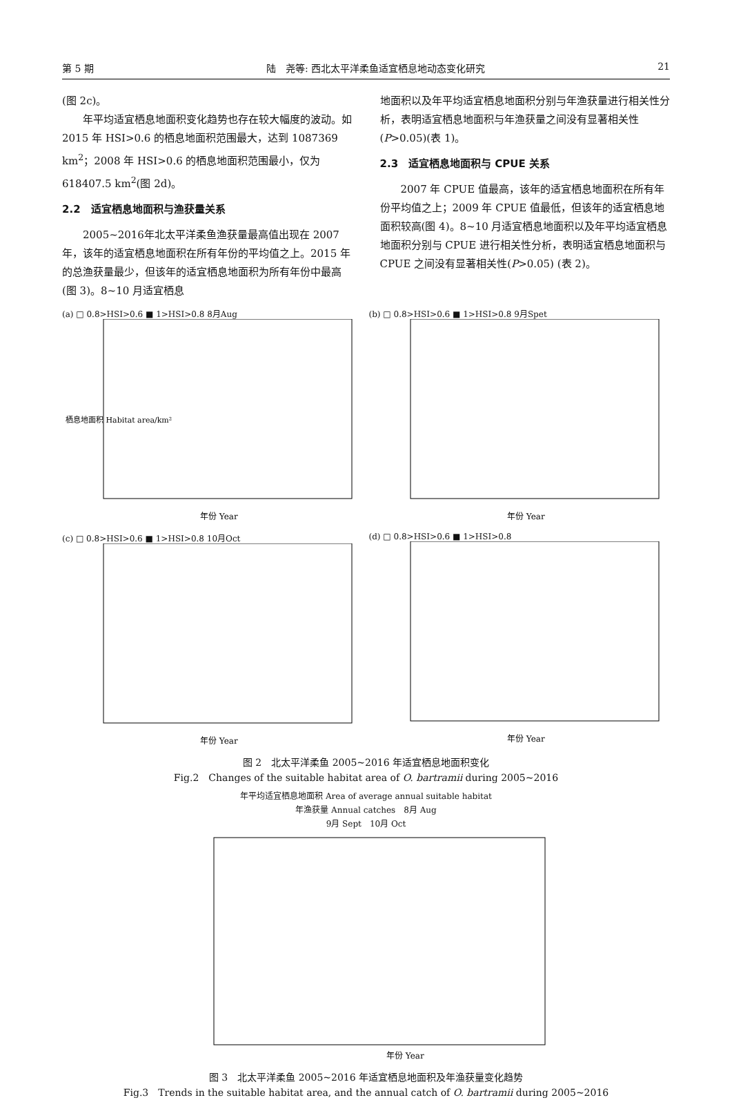第 5 期 陆　尧等: 西北太平洋柔鱼适宜栖息地动态变化研究 21
(图 2c)。
年平均适宜栖息地面积变化趋势也存在较大幅度的波动。如 2015 年 HSI>0.6 的栖息地面积范围最大，达到 1087369 km<sup>2</sup>；2008 年 HSI>0.6 的栖息地面积范围最小，仅为 618407.5 km<sup>2</sup>(图 2d)。
2.2　适宜栖息地面积与渔获量关系
2005~2016年北太平洋柔鱼渔获量最高值出现在 2007 年，该年的适宜栖息地面积在所有年份的平均值之上。2015 年的总渔获量最少，但该年的适宜栖息地面积为所有年份中最高(图 3)。8~10 月适宜栖息
地面积以及年平均适宜栖息地面积分别与年渔获量进行相关性分析，表明适宜栖息地面积与年渔获量之间没有显著相关性(P>0.05)(表 1)。
2.3　适宜栖息地面积与 CPUE 关系
2007 年 CPUE 值最高，该年的适宜栖息地面积在所有年份平均值之上；2009 年 CPUE 值最低，但该年的适宜栖息地面积较高(图 4)。8~10 月适宜栖息地面积以及年平均适宜栖息地面积分别与 CPUE 进行相关性分析，表明适宜栖息地面积与 CPUE 之间没有显著相关性(P>0.05) (表 2)。
(a) □ 0.8>HSI>0.6 ■ 1>HSI>0.8 8月Aug
栖息地面积 Habitat area/km²
年份 Year
(b) □ 0.8>HSI>0.6 ■ 1>HSI>0.8 9月Spet
年份 Year
(c) □ 0.8>HSI>0.6 ■ 1>HSI>0.8 10月Oct
年份 Year
(d) □ 0.8>HSI>0.6 ■ 1>HSI>0.8
年份 Year
图 2　北太平洋柔鱼 2005~2016 年适宜栖息地面积变化
Fig.2　Changes of the suitable habitat area of O. bartramii during 2005~2016
年平均适宜栖息地面积 Area of average annual suitable habitat
年渔获量 Annual catches　8月 Aug
9月 Sept　10月 Oct
年份 Year
图 3　北太平洋柔鱼 2005~2016 年适宜栖息地面积及年渔获量变化趋势
Fig.3　Trends in the suitable habitat area, and the annual catch of O. bartramii during 2005~2016